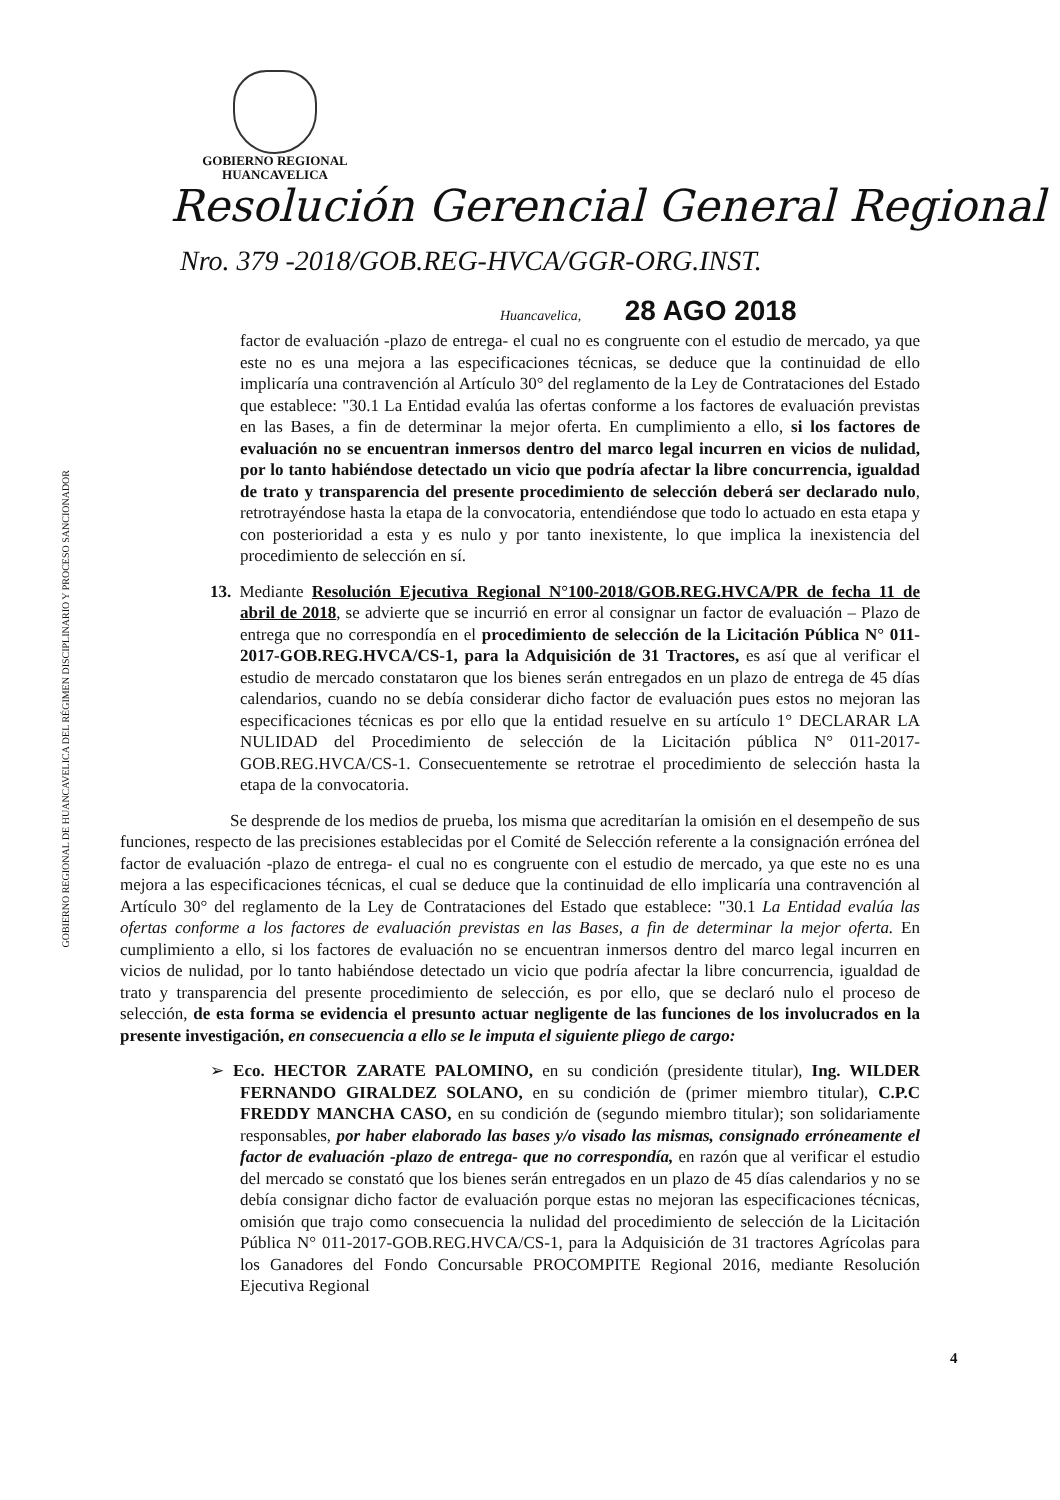GOBIERNO REGIONAL
HUANCAVELICA
Resolución Gerencial General Regional
Nro. 379 -2018/GOB.REG-HVCA/GGR-ORG.INST.
Huancavelica, 28 AGO 2018
GOBIERNO REGIONAL DE HUANCAVELICA DEL RÉGIMEN DISCIPLINARIO Y PROCESO SANCIONADOR
factor de evaluación -plazo de entrega- el cual no es congruente con el estudio de mercado, ya que este no es una mejora a las especificaciones técnicas, se deduce que la continuidad de ello implicaría una contravención al Artículo 30° del reglamento de la Ley de Contrataciones del Estado que establece: "30.1 La Entidad evalúa las ofertas conforme a los factores de evaluación previstas en las Bases, a fin de determinar la mejor oferta. En cumplimiento a ello, si los factores de evaluación no se encuentran inmersos dentro del marco legal incurren en vicios de nulidad, por lo tanto habiéndose detectado un vicio que podría afectar la libre concurrencia, igualdad de trato y transparencia del presente procedimiento de selección deberá ser declarado nulo, retrotrayéndose hasta la etapa de la convocatoria, entendiéndose que todo lo actuado en esta etapa y con posterioridad a esta y es nulo y por tanto inexistente, lo que implica la inexistencia del procedimiento de selección en sí.
13. Mediante Resolución Ejecutiva Regional N°100-2018/GOB.REG.HVCA/PR de fecha 11 de abril de 2018, se advierte que se incurrió en error al consignar un factor de evaluación – Plazo de entrega que no correspondía en el procedimiento de selección de la Licitación Pública N° 011- 2017-GOB.REG.HVCA/CS-1, para la Adquisición de 31 Tractores, es así que al verificar el estudio de mercado constataron que los bienes serán entregados en un plazo de entrega de 45 días calendarios, cuando no se debía considerar dicho factor de evaluación pues estos no mejoran las especificaciones técnicas es por ello que la entidad resuelve en su artículo 1° DECLARAR LA NULIDAD del Procedimiento de selección de la Licitación pública N° 011-2017- GOB.REG.HVCA/CS-1. Consecuentemente se retrotrae el procedimiento de selección hasta la etapa de la convocatoria.
Se desprende de los medios de prueba, los misma que acreditarían la omisión en el desempeño de sus funciones, respecto de las precisiones establecidas por el Comité de Selección referente a la consignación errónea del factor de evaluación -plazo de entrega- el cual no es congruente con el estudio de mercado, ya que este no es una mejora a las especificaciones técnicas, el cual se deduce que la continuidad de ello implicaría una contravención al Artículo 30° del reglamento de la Ley de Contrataciones del Estado que establece: "30.1 La Entidad evalúa las ofertas conforme a los factores de evaluación previstas en las Bases, a fin de determinar la mejor oferta. En cumplimiento a ello, si los factores de evaluación no se encuentran inmersos dentro del marco legal incurren en vicios de nulidad, por lo tanto habiéndose detectado un vicio que podría afectar la libre concurrencia, igualdad de trato y transparencia del presente procedimiento de selección, es por ello, que se declaró nulo el proceso de selección, de esta forma se evidencia el presunto actuar negligente de las funciones de los involucrados en la presente investigación, en consecuencia a ello se le imputa el siguiente pliego de cargo:
➢ Eco. HECTOR ZARATE PALOMINO, en su condición (presidente titular), Ing. WILDER FERNANDO GIRALDEZ SOLANO, en su condición de (primer miembro titular), C.P.C FREDDY MANCHA CASO, en su condición de (segundo miembro titular); son solidariamente responsables, por haber elaborado las bases y/o visado las mismas, consignado erróneamente el factor de evaluación -plazo de entrega- que no correspondía, en razón que al verificar el estudio del mercado se constató que los bienes serán entregados en un plazo de 45 días calendarios y no se debía consignar dicho factor de evaluación porque estas no mejoran las especificaciones técnicas, omisión que trajo como consecuencia la nulidad del procedimiento de selección de la Licitación Pública N° 011-2017-GOB.REG.HVCA/CS-1, para la Adquisición de 31 tractores Agrícolas para los Ganadores del Fondo Concursable PROCOMPITE Regional 2016, mediante Resolución Ejecutiva Regional
4